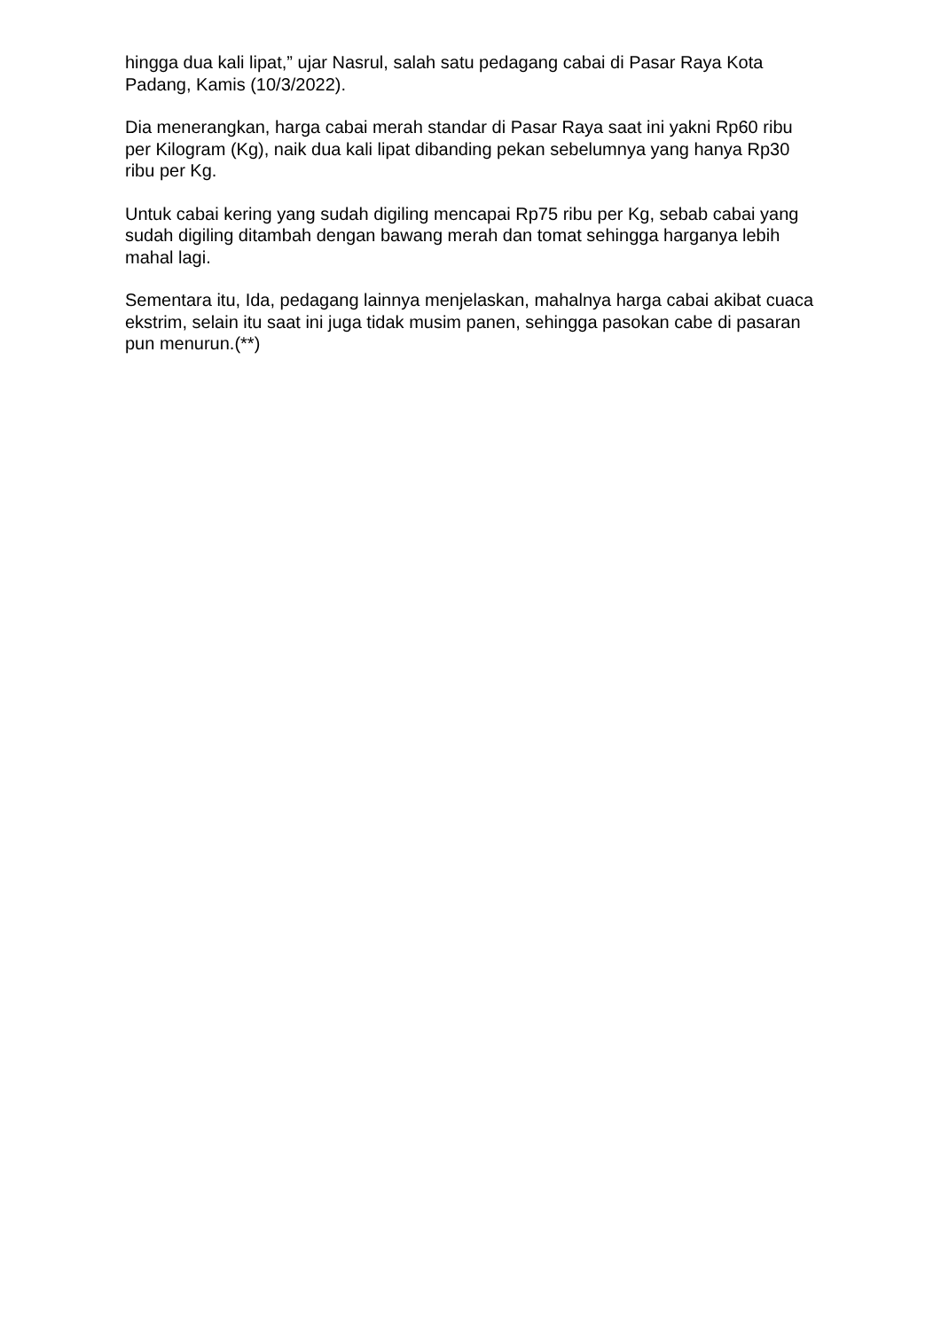hingga dua kali lipat,” ujar Nasrul, salah satu pedagang cabai di Pasar Raya Kota Padang, Kamis (10/3/2022).
Dia menerangkan, harga cabai merah standar di Pasar Raya saat ini yakni Rp60 ribu per Kilogram (Kg), naik dua kali lipat dibanding pekan sebelumnya yang hanya Rp30 ribu per Kg.
Untuk cabai kering yang sudah digiling mencapai Rp75 ribu per Kg, sebab cabai yang sudah digiling ditambah dengan bawang merah dan tomat sehingga harganya lebih mahal lagi.
Sementara itu, Ida, pedagang lainnya menjelaskan, mahalnya harga cabai akibat cuaca ekstrim, selain itu saat ini juga tidak musim panen, sehingga pasokan cabe di pasaran pun menurun.(**)